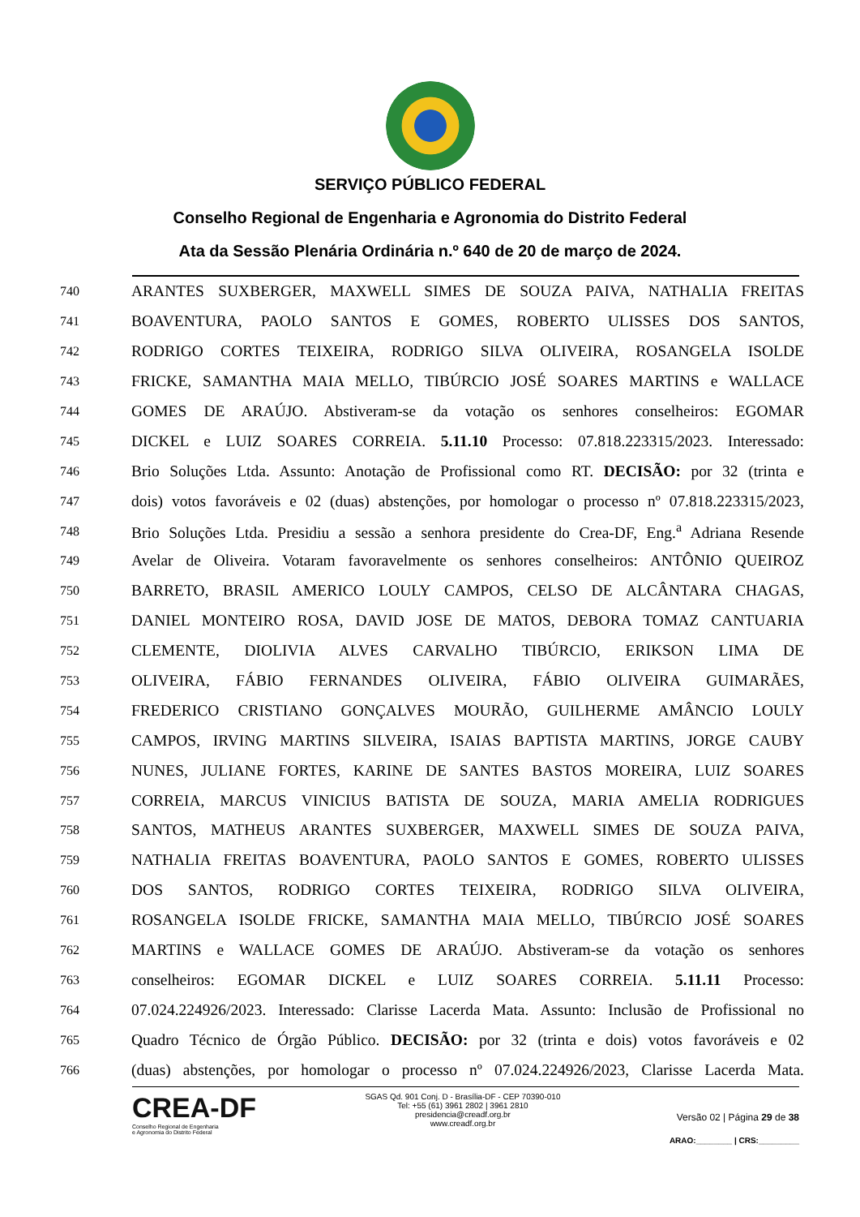SERVIÇO PÚBLICO FEDERAL
Conselho Regional de Engenharia e Agronomia do Distrito Federal
Ata da Sessão Plenária Ordinária n.º 640 de 20 de março de 2024.
740 ARANTES SUXBERGER, MAXWELL SIMES DE SOUZA PAIVA, NATHALIA FREITAS
741 BOAVENTURA, PAOLO SANTOS E GOMES, ROBERTO ULISSES DOS SANTOS,
742 RODRIGO CORTES TEIXEIRA, RODRIGO SILVA OLIVEIRA, ROSANGELA ISOLDE
743 FRICKE, SAMANTHA MAIA MELLO, TIBÚRCIO JOSÉ SOARES MARTINS e WALLACE
744 GOMES DE ARAÚJO. Abstiveram-se da votação os senhores conselheiros: EGOMAR
745 DICKEL e LUIZ SOARES CORREIA. 5.11.10 Processo: 07.818.223315/2023. Interessado:
746 Brio Soluções Ltda. Assunto: Anotação de Profissional como RT. DECISÃO: por 32 (trinta e
747 dois) votos favoráveis e 02 (duas) abstenções, por homologar o processo nº 07.818.223315/2023,
748 Brio Soluções Ltda. Presidiu a sessão a senhora presidente do Crea-DF, Eng.<sup>a</sup> Adriana Resende
749 Avelar de Oliveira. Votaram favoravelmente os senhores conselheiros: ANTÔNIO QUEIROZ
750 BARRETO, BRASIL AMERICO LOULY CAMPOS, CELSO DE ALCÂNTARA CHAGAS,
751 DANIEL MONTEIRO ROSA, DAVID JOSE DE MATOS, DEBORA TOMAZ CANTUARIA
752 CLEMENTE, DIOLIVIA ALVES CARVALHO TIBÚRCIO, ERIKSON LIMA DE
753 OLIVEIRA, FÁBIO FERNANDES OLIVEIRA, FÁBIO OLIVEIRA GUIMARÃES,
754 FREDERICO CRISTIANO GONÇALVES MOURÃO, GUILHERME AMÂNCIO LOULY
755 CAMPOS, IRVING MARTINS SILVEIRA, ISAIAS BAPTISTA MARTINS, JORGE CAUBY
756 NUNES, JULIANE FORTES, KARINE DE SANTES BASTOS MOREIRA, LUIZ SOARES
757 CORREIA, MARCUS VINICIUS BATISTA DE SOUZA, MARIA AMELIA RODRIGUES
758 SANTOS, MATHEUS ARANTES SUXBERGER, MAXWELL SIMES DE SOUZA PAIVA,
759 NATHALIA FREITAS BOAVENTURA, PAOLO SANTOS E GOMES, ROBERTO ULISSES
760 DOS SANTOS, RODRIGO CORTES TEIXEIRA, RODRIGO SILVA OLIVEIRA,
761 ROSANGELA ISOLDE FRICKE, SAMANTHA MAIA MELLO, TIBÚRCIO JOSÉ SOARES
762 MARTINS e WALLACE GOMES DE ARAÚJO. Abstiveram-se da votação os senhores
763 conselheiros: EGOMAR DICKEL e LUIZ SOARES CORREIA. 5.11.11 Processo:
764 07.024.224926/2023. Interessado: Clarisse Lacerda Mata. Assunto: Inclusão de Profissional no
765 Quadro Técnico de Órgão Público. DECISÃO: por 32 (trinta e dois) votos favoráveis e 02
766 (duas) abstenções, por homologar o processo nº 07.024.224926/2023, Clarisse Lacerda Mata.
CREA-DF
Conselho Regional de Engenharia
e Agronomia do Distrito Federal
SGAS Qd. 901 Conj. D - Brasília-DF - CEP 70390-010
Tel: +55 (61) 3961 2802 | 3961 2810
presidencia@creadf.org.br
www.creadf.org.br
Versão 02 | Página 29 de 38
ARAO:________ | CRS:_________